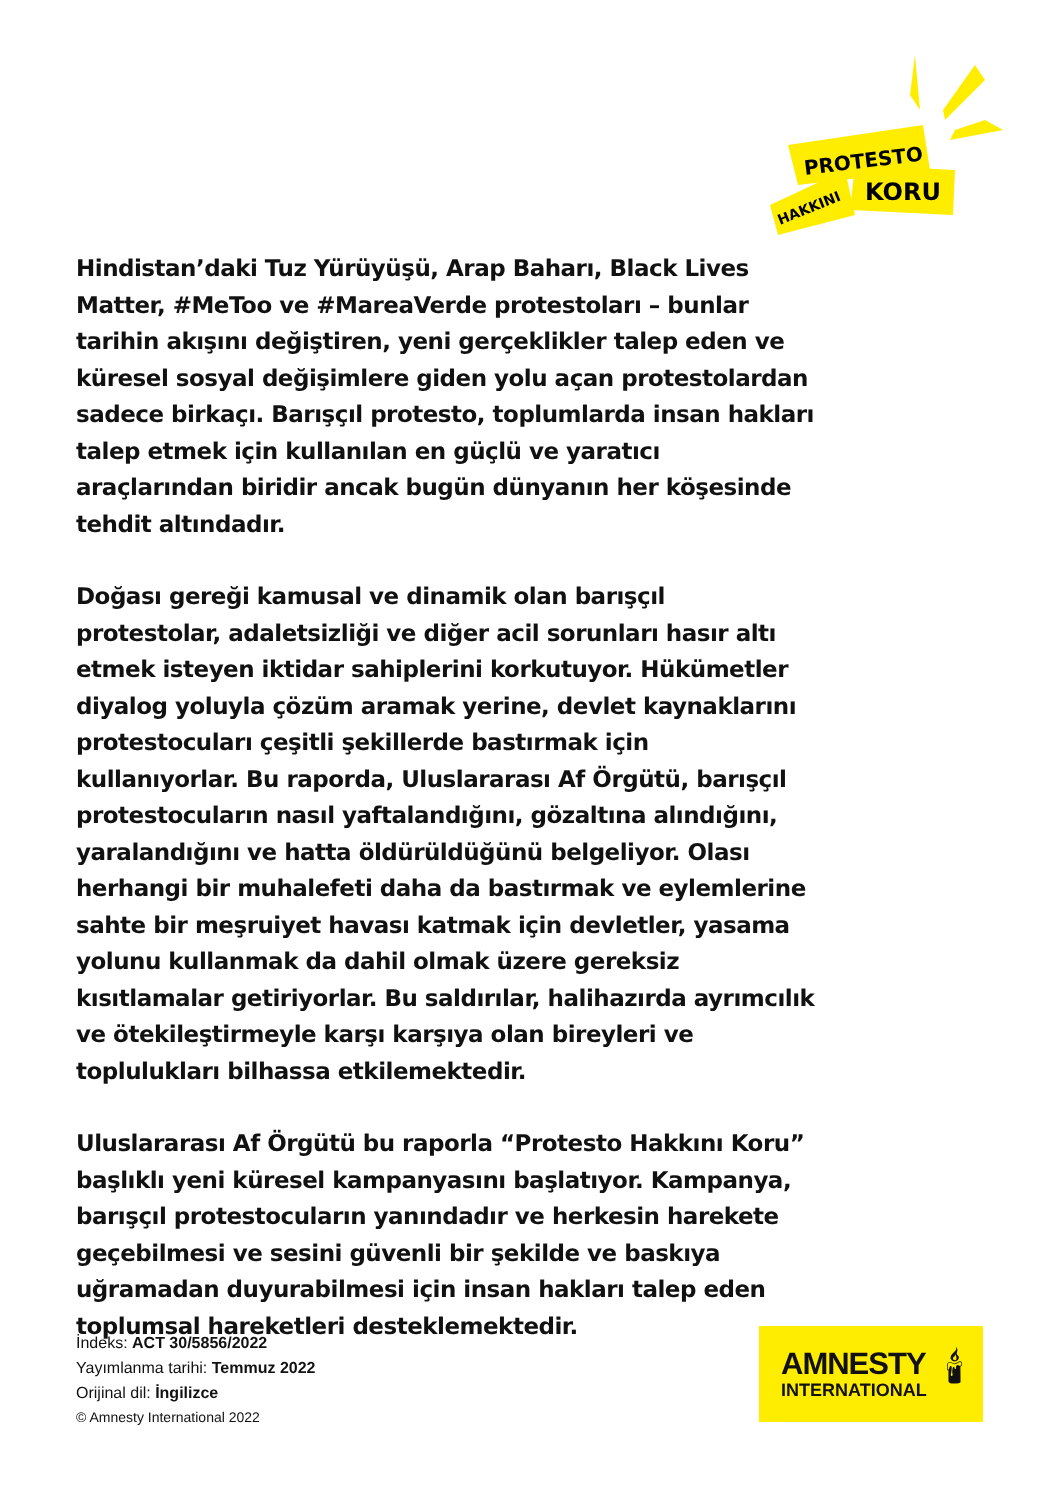PROTESTO
HAKKINI
KORU
Hindistan’daki Tuz Yürüyüşü, Arap Baharı, Black Lives Matter, #MeToo ve #MareaVerde protestoları – bunlar tarihin akışını değiştiren, yeni gerçeklikler talep eden ve küresel sosyal değişimlere giden yolu açan protestolardan sadece birkaçı. Barışçıl protesto, toplumlarda insan hakları talep etmek için kullanılan en güçlü ve yaratıcı araçlarından biridir ancak bugün dünyanın her köşesinde tehdit altındadır.
Doğası gereği kamusal ve dinamik olan barışçıl protestolar, adaletsizliği ve diğer acil sorunları hasır altı etmek isteyen iktidar sahiplerini korkutuyor. Hükümetler diyalog yoluyla çözüm aramak yerine, devlet kaynaklarını protestocuları çeşitli şekillerde bastırmak için kullanıyorlar. Bu raporda, Uluslararası Af Örgütü, barışçıl protestocuların nasıl yaftalandığını, gözaltına alındığını, yaralandığını ve hatta öldürüldüğünü belgeliyor. Olası herhangi bir muhalefeti daha da bastırmak ve eylemlerine sahte bir meşruiyet havası katmak için devletler, yasama yolunu kullanmak da dahil olmak üzere gereksiz kısıtlamalar getiriyorlar. Bu saldırılar, halihazırda ayrımcılık ve ötekileştirmeyle karşı karşıya olan bireyleri ve toplulukları bilhassa etkilemektedir.
Uluslararası Af Örgütü bu raporla “Protesto Hakkını Koru” başlıklı yeni küresel kampanyasını başlatıyor. Kampanya, barışçıl protestocuların yanındadır ve herkesin harekete geçebilmesi ve sesini güvenli bir şekilde ve baskıya uğramadan duyurabilmesi için insan hakları talep eden toplumsal hareketleri desteklemektedir.
İndeks: ACT 30/5856/2022
Yayımlanma tarihi: Temmuz 2022
Orijinal dil: İngilizce
© Amnesty International 2022
AMNESTY
INTERNATIONAL
🕯